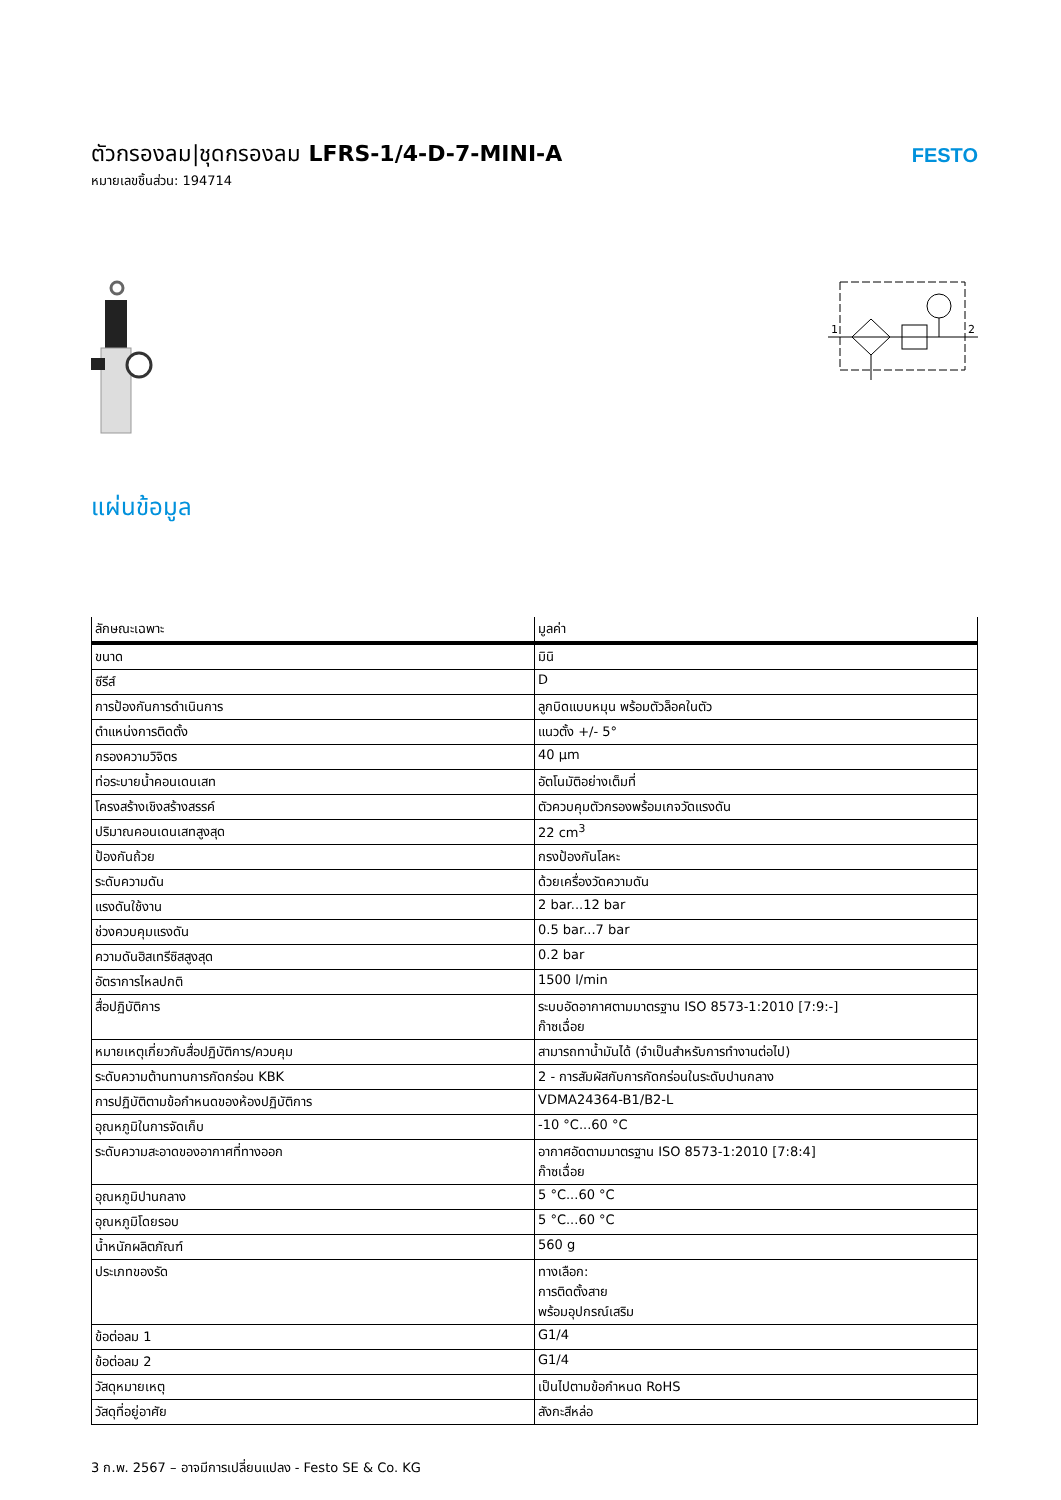ตัวกรองลม|ชุดกรองลม LFRS-1/4-D-7-MINI-A
หมายเลขชิ้นส่วน: 194714
FESTO
1
2
แผ่นข้อมูล
| ลักษณะเฉพาะ | มูลค่า |
| --- | --- |
| ขนาด | มินิ |
| ซีรีส์ | D |
| การป้องกันการดำเนินการ | ลูกบิดแบบหมุน พร้อมตัวล็อคในตัว |
| ตำแหน่งการติดตั้ง | แนวตั้ง +/- 5° |
| กรองความวิจิตร | 40 µm |
| ท่อระบายน้ำคอนเดนเสท | อัตโนมัติอย่างเต็มที่ |
| โครงสร้างเชิงสร้างสรรค์ | ตัวควบคุมตัวกรองพร้อมเกจวัดแรงดัน |
| ปริมาณคอนเดนเสทสูงสุด | 22 cm<sup>3</sup> |
| ป้องกันถ้วย | กรงป้องกันโลหะ |
| ระดับความดัน | ด้วยเครื่องวัดความดัน |
| แรงดันใช้งาน | 2 bar...12 bar |
| ช่วงควบคุมแรงดัน | 0.5 bar...7 bar |
| ความดันฮิสเทรีซิสสูงสุด | 0.2 bar |
| อัตราการไหลปกติ | 1500 l/min |
| สื่อปฏิบัติการ | ระบบอัดอากาศตามมาตรฐาน ISO 8573-1:2010 [7:9:-] ก๊าซเฉื่อย |
| หมายเหตุเกี่ยวกับสื่อปฏิบัติการ/ควบคุม | สามารถทาน้ำมันได้ (จำเป็นสำหรับการทำงานต่อไป) |
| ระดับความต้านทานการกัดกร่อน KBK | 2 - การสัมผัสกับการกัดกร่อนในระดับปานกลาง |
| การปฏิบัติตามข้อกำหนดของห้องปฏิบัติการ | VDMA24364-B1/B2-L |
| อุณหภูมิในการจัดเก็บ | -10 °C...60 °C |
| ระดับความสะอาดของอากาศที่ทางออก | อากาศอัดตามมาตรฐาน ISO 8573-1:2010 [7:8:4] ก๊าซเฉื่อย |
| อุณหภูมิปานกลาง | 5 °C...60 °C |
| อุณหภูมิโดยรอบ | 5 °C...60 °C |
| น้ำหนักผลิตภัณฑ์ | 560 g |
| ประเภทของรัด | ทางเลือก: การติดตั้งสาย พร้อมอุปกรณ์เสริม |
| ข้อต่อลม 1 | G1/4 |
| ข้อต่อลม 2 | G1/4 |
| วัสดุหมายเหตุ | เป็นไปตามข้อกำหนด RoHS |
| วัสดุที่อยู่อาศัย | สังกะสีหล่อ |
3 ก.พ. 2567 – อาจมีการเปลี่ยนแปลง - Festo SE & Co. KG